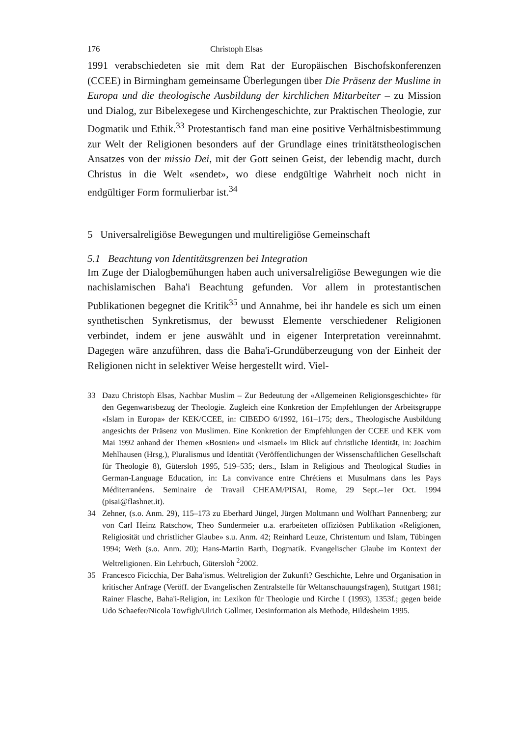176 Christoph Elsas
1991 verabschiedeten sie mit dem Rat der Europäischen Bischofskonferenzen (CCEE) in Birmingham gemeinsame Überlegungen über Die Präsenz der Muslime in Europa und die theologische Ausbildung der kirchlichen Mitarbeiter – zu Mission und Dialog, zur Bibelexegese und Kirchengeschichte, zur Praktischen Theologie, zur Dogmatik und Ethik.<sup>33</sup> Protestantisch fand man eine positive Verhältnisbestimmung zur Welt der Religionen besonders auf der Grundlage eines trinitätstheologischen Ansatzes von der missio Dei, mit der Gott seinen Geist, der lebendig macht, durch Christus in die Welt «sendet», wo diese endgültige Wahrheit noch nicht in endgültiger Form formulierbar ist.<sup>34</sup>
5 Universalreligiöse Bewegungen und multireligiöse Gemeinschaft
5.1 Beachtung von Identitätsgrenzen bei Integration
Im Zuge der Dialogbemühungen haben auch universalreligiöse Bewegungen wie die nachislamischen Baha'i Beachtung gefunden. Vor allem in protestantischen Publikationen begegnet die Kritik<sup>35</sup> und Annahme, bei ihr handele es sich um einen synthetischen Synkretismus, der bewusst Elemente verschiedener Religionen verbindet, indem er jene auswählt und in eigener Interpretation vereinnahmt. Dagegen wäre anzuführen, dass die Baha'i-Grundüberzeugung von der Einheit der Religionen nicht in selektiver Weise hergestellt wird. Viel-
33 Dazu Christoph Elsas, Nachbar Muslim – Zur Bedeutung der «Allgemeinen Religionsgeschichte» für den Gegenwartsbezug der Theologie. Zugleich eine Konkretion der Empfehlungen der Arbeitsgruppe «Islam in Europa» der KEK/CCEE, in: CIBEDO 6/1992, 161–175; ders., Theologische Ausbildung angesichts der Präsenz von Muslimen. Eine Konkretion der Empfehlungen der CCEE und KEK vom Mai 1992 anhand der Themen «Bosnien» und «Ismael» im Blick auf christliche Identität, in: Joachim Mehlhausen (Hrsg.), Pluralismus und Identität (Veröffentlichungen der Wissenschaftlichen Gesellschaft für Theologie 8), Gütersloh 1995, 519–535; ders., Islam in Religious and Theological Studies in German-Language Education, in: La convivance entre Chrétiens et Musulmans dans les Pays Méditerranéens. Seminaire de Travail CHEAM/PISAI, Rome, 29 Sept.–1er Oct. 1994 (pisai@flashnet.it).
34 Zehner, (s.o. Anm. 29), 115–173 zu Eberhard Jüngel, Jürgen Moltmann und Wolfhart Pannenberg; zur von Carl Heinz Ratschow, Theo Sundermeier u.a. erarbeiteten offiziösen Publikation «Religionen, Religiosität und christlicher Glaube» s.u. Anm. 42; Reinhard Leuze, Christentum und Islam, Tübingen 1994; Weth (s.o. Anm. 20); Hans-Martin Barth, Dogmatik. Evangelischer Glaube im Kontext der Weltreligionen. Ein Lehrbuch, Gütersloh <sup>2</sup>2002.
35 Francesco Ficicchia, Der Baha'ismus. Weltreligion der Zukunft? Geschichte, Lehre und Organisation in kritischer Anfrage (Veröff. der Evangelischen Zentralstelle für Weltanschauungsfragen), Stuttgart 1981; Rainer Flasche, Baha'i-Religion, in: Lexikon für Theologie und Kirche I (1993), 1353f.; gegen beide Udo Schaefer/Nicola Towfigh/Ulrich Gollmer, Desinformation als Methode, Hildesheim 1995.